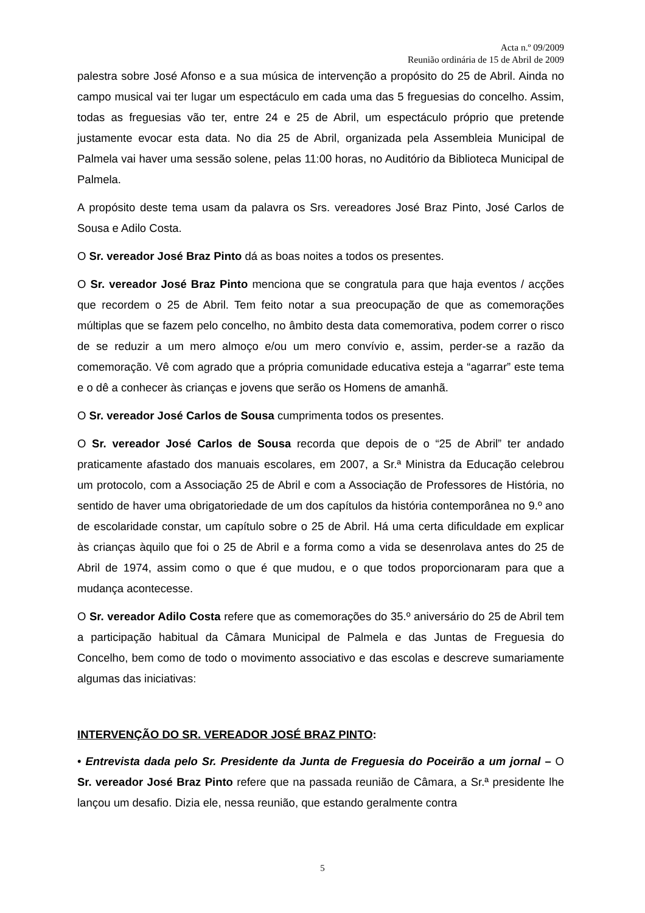Acta n.º 09/2009
Reunião ordinária de 15 de Abril de 2009
palestra sobre José Afonso e a sua música de intervenção a propósito do 25 de Abril. Ainda no campo musical vai ter lugar um espectáculo em cada uma das 5 freguesias do concelho. Assim, todas as freguesias vão ter, entre 24 e 25 de Abril, um espectáculo próprio que pretende justamente evocar esta data. No dia 25 de Abril, organizada pela Assembleia Municipal de Palmela vai haver uma sessão solene, pelas 11:00 horas, no Auditório da Biblioteca Municipal de Palmela.
A propósito deste tema usam da palavra os Srs. vereadores José Braz Pinto, José Carlos de Sousa e Adilo Costa.
O Sr. vereador José Braz Pinto dá as boas noites a todos os presentes.
O Sr. vereador José Braz Pinto menciona que se congratula para que haja eventos / acções que recordem o 25 de Abril. Tem feito notar a sua preocupação de que as comemorações múltiplas que se fazem pelo concelho, no âmbito desta data comemorativa, podem correr o risco de se reduzir a um mero almoço e/ou um mero convívio e, assim, perder-se a razão da comemoração. Vê com agrado que a própria comunidade educativa esteja a “agarrar” este tema e o dê a conhecer às crianças e jovens que serão os Homens de amanhã.
O Sr. vereador José Carlos de Sousa cumprimenta todos os presentes.
O Sr. vereador José Carlos de Sousa recorda que depois de o “25 de Abril” ter andado praticamente afastado dos manuais escolares, em 2007, a Sr.ª Ministra da Educação celebrou um protocolo, com a Associação 25 de Abril e com a Associação de Professores de História, no sentido de haver uma obrigatoriedade de um dos capítulos da história contemporânea no 9.º ano de escolaridade constar, um capítulo sobre o 25 de Abril. Há uma certa dificuldade em explicar às crianças àquilo que foi o 25 de Abril e a forma como a vida se desenrolava antes do 25 de Abril de 1974, assim como o que é que mudou, e o que todos proporcionaram para que a mudança acontecesse.
O Sr. vereador Adilo Costa refere que as comemorações do 35.º aniversário do 25 de Abril tem a participação habitual da Câmara Municipal de Palmela e das Juntas de Freguesia do Concelho, bem como de todo o movimento associativo e das escolas e descreve sumariamente algumas das iniciativas:
INTERVENÇÃO DO SR. VEREADOR JOSÉ BRAZ PINTO:
• Entrevista dada pelo Sr. Presidente da Junta de Freguesia do Poceirão a um jornal – O Sr. vereador José Braz Pinto refere que na passada reunião de Câmara, a Sr.ª presidente lhe lançou um desafio. Dizia ele, nessa reunião, que estando geralmente contra
5